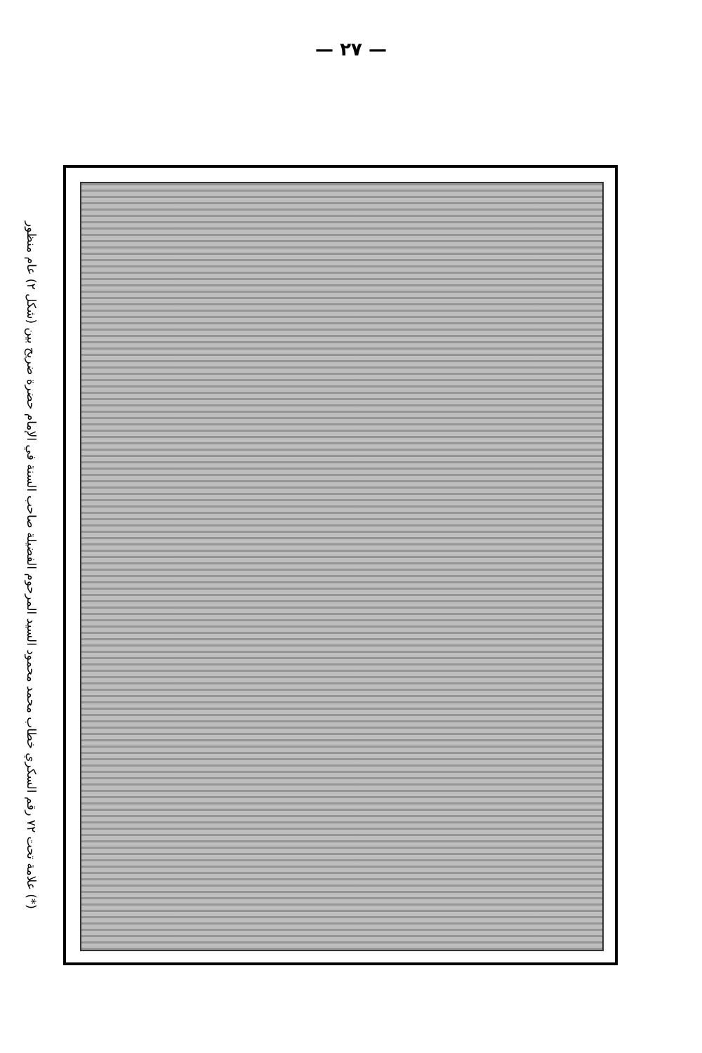— ٢٧ —
(*) علامة تحت ٧٢ رقم السكري خطاب محمد محمود السيد المرحوم الفضيلة صاحب السنة في الإمام حضرة ضريح بين (شكل ٢) عام منظور